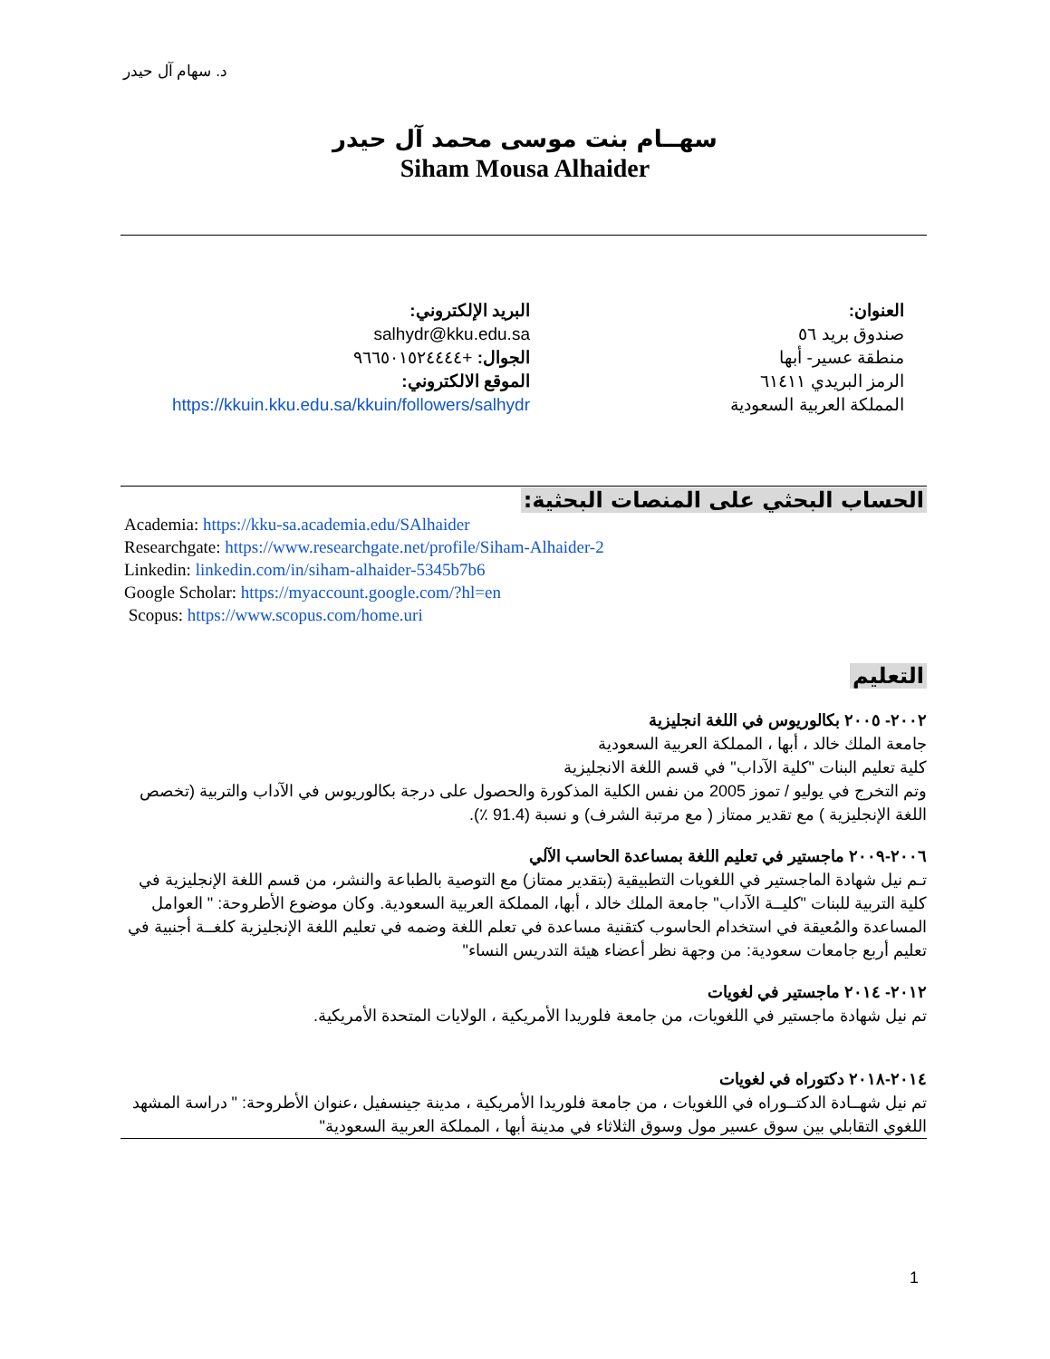د. سهام آل حيدر
سهــام بنت موسى محمد آل حيدر
Siham Mousa Alhaider
العنوان:
صندوق بريد ٥٦
منطقة عسير- أبها
الرمز البريدي ٦١٤١١
المملكة العربية السعودية
البريد الإلكتروني:
salhydr@kku.edu.sa
الجوال: +٩٦٦٥٠١٥٢٤٤٤٤
الموقع الالكتروني:
https://kkuin.kku.edu.sa/kkuin/followers/salhydr
الحساب البحثي على المنصات البحثية:
Academia: https://kku-sa.academia.edu/SAlhaider
Researchgate: https://www.researchgate.net/profile/Siham-Alhaider-2
Linkedin: linkedin.com/in/siham-alhaider-5345b7b6
Google Scholar: https://myaccount.google.com/?hl=en
Scopus: https://www.scopus.com/home.uri
التعليم
٢٠٠٢- ٢٠٠٥ بكالوريوس في اللغة انجليزية
جامعة الملك خالد ، أبها ، المملكة العربية السعودية
كلية تعليم البنات "كلية الآداب" في قسم اللغة الانجليزية
وتم التخرج في يوليو / تموز 2005 من نفس الكلية المذكورة والحصول على درجة بكالوريوس في الآداب والتربية (تخصص اللغة الإنجليزية ) مع تقدير ممتاز ( مع مرتبة الشرف) و نسبة (91.4 ٪).
٢٠٠٦-٢٠٠٩ ماجستير في تعليم اللغة بمساعدة الحاسب الآلي
تـم نيل شهادة الماجستير في اللغويات التطبيقية (بتقدير ممتاز) مع التوصية بالطباعة والنشر، من قسم اللغة الإنجليزية في كلية التربية للبنات "كليــة الآداب" جامعة الملك خالد ، أبها، المملكة العربية السعودية. وكان موضوع الأطروحة: " العوامل المساعدة والمُعيقة في استخدام الحاسوب كتقنية مساعدة في تعلم اللغة وضمه في تعليم اللغة الإنجليزية كلغــة أجنبية في تعليم أربع جامعات سعودية: من وجهة نظر أعضاء هيئة التدريس النساء"
٢٠١٢- ٢٠١٤ ماجستير في لغويات
تم نيل شهادة ماجستير في اللغويات، من جامعة فلوريدا الأمريكية ، الولايات المتحدة الأمريكية.
٢٠١٤-٢٠١٨ دكتوراه في لغويات
تم نيل شهــادة الدكتــوراه في اللغويات ، من جامعة فلوريدا الأمريكية ، مدينة جينسفيل ،عنوان الأطروحة: " دراسة المشهد اللغوي التقابلي بين سوق عسير مول وسوق الثلاثاء في مدينة أبها ، المملكة العربية السعودية"
1